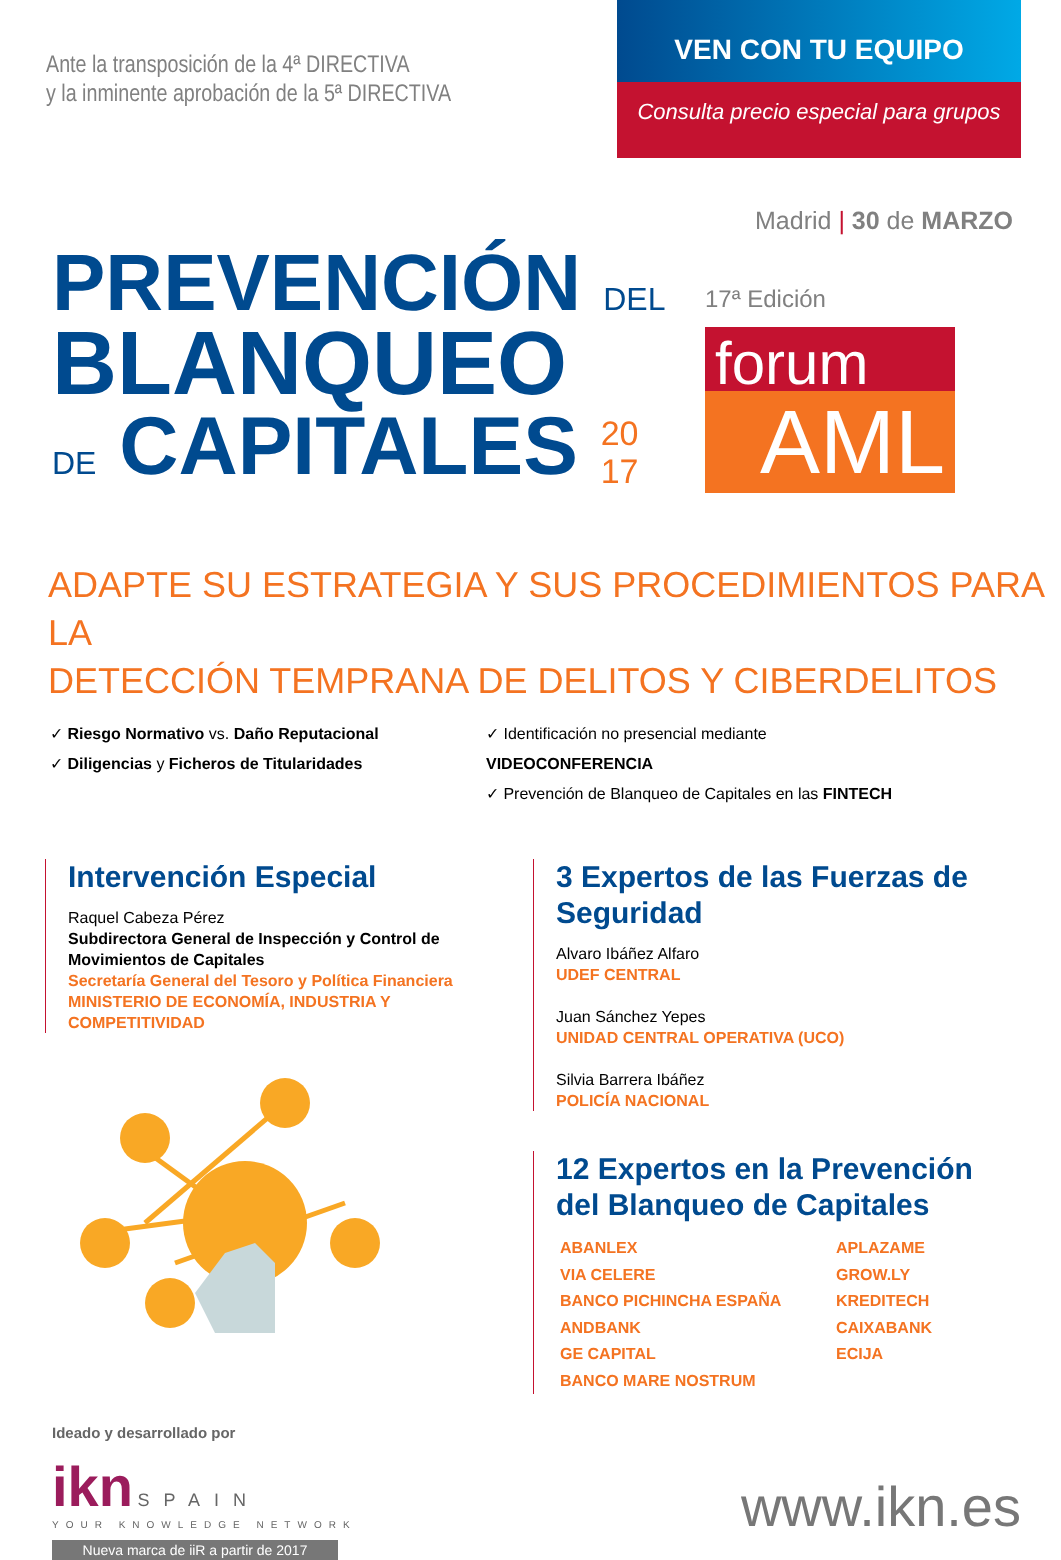Ante la transposición de la 4ª DIRECTIVA
y la inminente aprobación de la 5ª DIRECTIVA
VEN CON TU EQUIPO
Consulta precio especial para grupos
Madrid | 30 de MARZO
PREVENCIÓN DEL
BLANQUEO
DE CAPITALES 20
17
17ª Edición
forum
AML
ADAPTE SU ESTRATEGIA Y SUS PROCEDIMIENTOS PARA LA
DETECCIÓN TEMPRANA DE DELITOS Y CIBERDELITOS
✓ Riesgo Normativo vs. Daño Reputacional
✓ Diligencias y Ficheros de Titularidades
✓ Identificación no presencial mediante VIDEOCONFERENCIA
✓ Prevención de Blanqueo de Capitales en las FINTECH
Intervención Especial
Raquel Cabeza Pérez
Subdirectora General de Inspección y Control de Movimientos de Capitales
Secretaría General del Tesoro y Política Financiera
MINISTERIO DE ECONOMÍA, INDUSTRIA Y COMPETITIVIDAD
3 Expertos de las Fuerzas de Seguridad
Alvaro Ibáñez Alfaro
UDEF CENTRAL
Juan Sánchez Yepes
UNIDAD CENTRAL OPERATIVA (UCO)
Silvia Barrera Ibáñez
POLICÍA NACIONAL
12 Expertos en la Prevención
del Blanqueo de Capitales
ABANLEX APLAZAME VIA CELERE GROW.LY BANCO PICHINCHA ESPAÑA KREDITECH ANDBANK CAIXABANK GE CAPITAL ECIJA BANCO MARE NOSTRUM
Ideado y desarrollado por
ikn SPAIN
YOUR KNOWLEDGE NETWORK
Nueva marca de iiR a partir de 2017
www.ikn.es